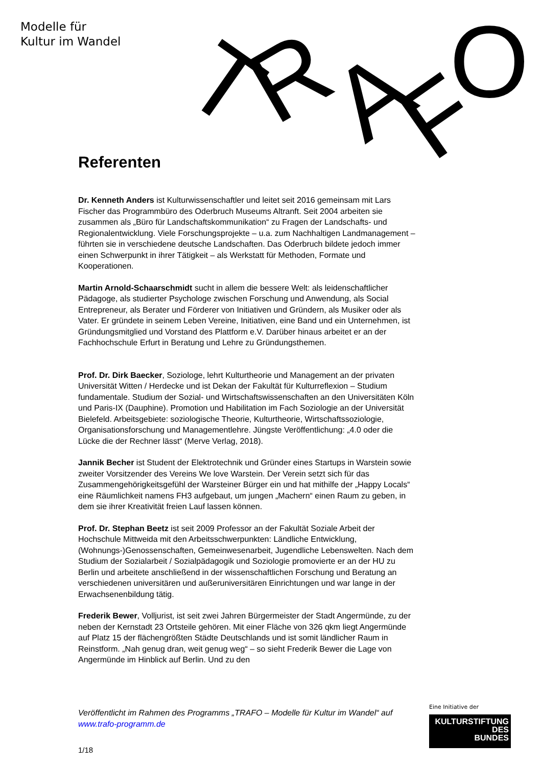Modelle für
Kultur im Wandel
T
R
A
F
O
Referenten
Dr. Kenneth Anders ist Kulturwissenschaftler und leitet seit 2016 gemeinsam mit Lars Fischer das Programmbüro des Oderbruch Museums Altranft. Seit 2004 arbeiten sie zusammen als „Büro für Landschaftskommunikation“ zu Fragen der Landschafts- und Regionalentwicklung. Viele Forschungsprojekte – u.a. zum Nachhaltigen Landmanagement – führten sie in verschiedene deutsche Landschaften. Das Oderbruch bildete jedoch immer einen Schwerpunkt in ihrer Tätigkeit – als Werkstatt für Methoden, Formate und Kooperationen.
Martin Arnold-Schaarschmidt sucht in allem die bessere Welt: als leidenschaftlicher Pädagoge, als studierter Psychologe zwischen Forschung und Anwendung, als Social Entrepreneur, als Berater und Förderer von Initiativen und Gründern, als Musiker oder als Vater. Er gründete in seinem Leben Vereine, Initiativen, eine Band und ein Unternehmen, ist Gründungsmitglied und Vorstand des Plattform e.V. Darüber hinaus arbeitet er an der Fachhochschule Erfurt in Beratung und Lehre zu Gründungsthemen.
Prof. Dr. Dirk Baecker, Soziologe, lehrt Kulturtheorie und Management an der privaten Universität Witten / Herdecke und ist Dekan der Fakultät für Kulturreflexion – Studium fundamentale. Studium der Sozial- und Wirtschaftswissenschaften an den Universitäten Köln und Paris-IX (Dauphine). Promotion und Habilitation im Fach Soziologie an der Universität Bielefeld. Arbeitsgebiete: soziologische Theorie, Kulturtheorie, Wirtschaftssoziologie, Organisationsforschung und Managementlehre. Jüngste Veröffentlichung: „4.0 oder die Lücke die der Rechner lässt“ (Merve Verlag, 2018).
Jannik Becher ist Student der Elektrotechnik und Gründer eines Startups in Warstein sowie zweiter Vorsitzender des Vereins We love Warstein. Der Verein setzt sich für das Zusammengehörigkeitsgefühl der Warsteiner Bürger ein und hat mithilfe der „Happy Locals“ eine Räumlichkeit namens FH3 aufgebaut, um jungen „Machern“ einen Raum zu geben, in dem sie ihrer Kreativität freien Lauf lassen können.
Prof. Dr. Stephan Beetz ist seit 2009 Professor an der Fakultät Soziale Arbeit der Hochschule Mittweida mit den Arbeitsschwerpunkten: Ländliche Entwicklung, (Wohnungs-)Genossenschaften, Gemeinwesenarbeit, Jugendliche Lebenswelten. Nach dem Studium der Sozialarbeit / Sozialpädagogik und Soziologie promovierte er an der HU zu Berlin und arbeitete anschließend in der wissenschaftlichen Forschung und Beratung an verschiedenen universitären und außeruniversitären Einrichtungen und war lange in der Erwachsenenbildung tätig.
Frederik Bewer, Volljurist, ist seit zwei Jahren Bürgermeister der Stadt Angermünde, zu der neben der Kernstadt 23 Ortsteile gehören. Mit einer Fläche von 326 qkm liegt Angermünde auf Platz 15 der flächengrößten Städte Deutschlands und ist somit ländlicher Raum in Reinstform. „Nah genug dran, weit genug weg“ – so sieht Frederik Bewer die Lage von Angermünde im Hinblick auf Berlin. Und zu den
Veröffentlicht im Rahmen des Programms „TRAFO – Modelle für Kultur im Wandel“ auf www.trafo-programm.de
1/18
Eine Initiative der
KULTURSTIFTUNG
DES
BUNDES